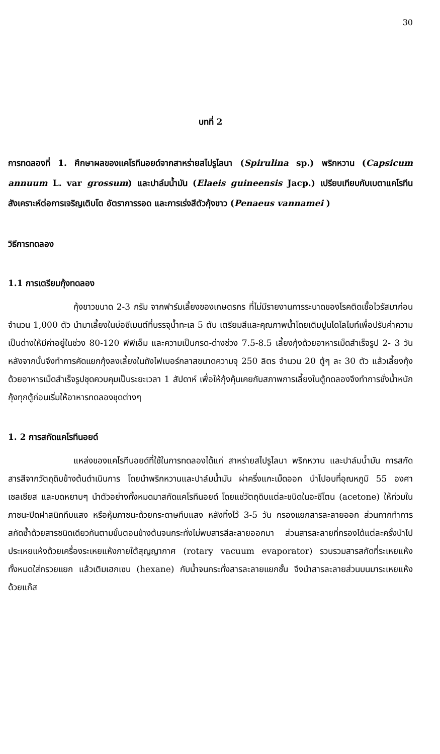30
บทที่ 2
การทดลองที่ 1. ศึกษาผลของแคโรทีนอยด์จากสาหร่ายสไปรูไลนา (Spirulina sp.) พริกหวาน (Capsicum annuum L. var grossum) และปาล์มน้ำมัน (Elaeis guineensis Jacp.) เปรียบเทียบกับเบตาแคโรทีนสังเคราะห์ต่อการเจริญเติบโต อัตราการรอด และการเร่งสีตัวกุ้งขาว (Penaeus vannamei )
วิธีการทดลอง
1.1 การเตรียมกุ้งทดลอง
กุ้งขาวขนาด 2-3 กรัม จากฟาร์มเลี้ยงของเกษตรกร ที่ไม่มีรายงานการระบาดของโรคติดเชื้อไวรัสมาก่อนจำนวน 1,000 ตัว นำมาเลี้ยงในบ่อซีเมนต์ที่บรรจุน้ำทะเล 5 ตัน เตรียมสีและคุณภาพน้ำโดยเติมปูนโดโลไมท์เพื่อปรับค่าความเป็นด่างให้มีค่าอยู่ในช่วง 80-120 พีพีเอ็ม และความเป็นกรด-ด่างช่วง 7.5-8.5 เลี้ยงกุ้งด้วยอาหารเม็ดสำเร็จรูป 2- 3 วัน หลังจากนั้นจึงทำการคัดแยกกุ้งลงเลี้ยงในถังไฟเบอร์กลาสขนาดความจุ 250 ลิตร จำนวน 20 ตู้ๆ ละ 30 ตัว แล้วเลี้ยงกุ้งด้วยอาหารเม็ดสำเร็จรูปชุดควบคุมเป็นระยะเวลา 1 สัปดาห์ เพื่อให้กุ้งคุ้นเคยกับสภาพการเลี้ยงในตู้ทดลองจึงทำการชั่งน้ำหนักกุ้งทุกตู้ก่อนเริ่มให้อาหารทดลองชุดต่างๆ
1. 2 การสกัดแคโรทีนอยด์
แหล่งของแคโรทีนอยด์ที่ใช้ในการทดลองได้แก่ สาหร่ายสไปรูไลนา พริกหวาน และปาล์มน้ำมัน การสกัดสารสีจากวัตถุดิบข้างต้นดำเนินการ โดยนำพริกหวานและปาล์มน้ำมัน ผ่าครึ่งแกะเม็ดออก นำไปอบที่อุณหภูมิ 55 องศาเซลเซียส และบดหยาบๆ นำตัวอย่างทั้งหมดมาสกัดแคโรทีนอยด์ โดยแช่วัตถุดิบแต่ละชนิดในอะซีโตน (acetone) ให้ท่วมในภาชนะปิดฝาสนิททึบแสง หรือหุ้มภาชนะด้วยกระดาษทึบแสง หลังทิ้งไว้ 3-5 วัน กรองแยกสารละลายออก ส่วนกากทำการสกัดซ้ำด้วยสารชนิดเดียวกันตามขั้นตอนข้างต้นจนกระทั่งไม่พบสารสีละลายออกมา ส่วนสารละลายที่กรองได้แต่ละครั้งนำไปประเหยแห้งด้วยเครื่องระเหยแห้งภายใต้สุญญากาศ (rotary vacuum evaporator) รวบรวมสารสกัดที่ระเหยแห้งทั้งหมดใส่กรวยแยก แล้วเติมเฮกเซน (hexane) กับน้ำจนกระทั่งสารละลายแยกชั้น จึงนำสารละลายส่วนบนมาระเหยแห้งด้วยแก๊ส